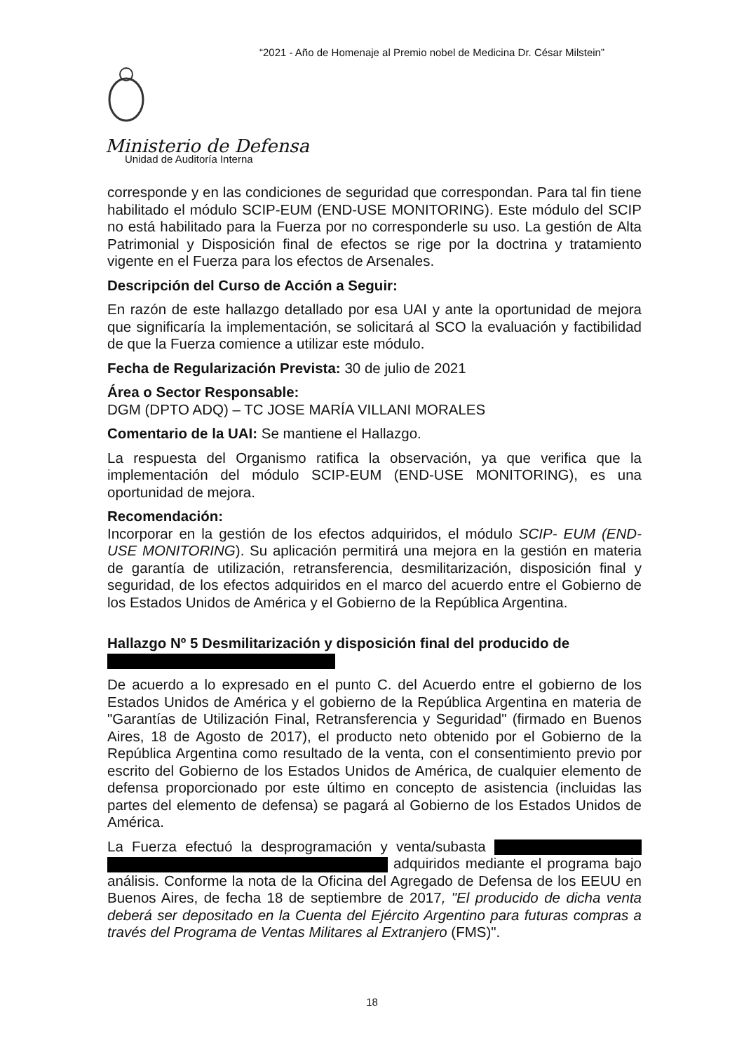“2021 - Año de Homenaje al Premio nobel de Medicina Dr. César Milstein”
Ministerio de Defensa
Unidad de Auditoría Interna
corresponde y en las condiciones de seguridad que correspondan. Para tal fin tiene habilitado el módulo SCIP-EUM (END-USE MONITORING). Este módulo del SCIP no está habilitado para la Fuerza por no corresponderle su uso. La gestión de Alta Patrimonial y Disposición final de efectos se rige por la doctrina y tratamiento vigente en el Fuerza para los efectos de Arsenales.
Descripción del Curso de Acción a Seguir:
En razón de este hallazgo detallado por esa UAI y ante la oportunidad de mejora que significaría la implementación, se solicitará al SCO la evaluación y factibilidad de que la Fuerza comience a utilizar este módulo.
Fecha de Regularización Prevista: 30 de julio de 2021
Área o Sector Responsable:
DGM (DPTO ADQ) – TC JOSE MARÍA VILLANI MORALES
Comentario de la UAI: Se mantiene el Hallazgo.
La respuesta del Organismo ratifica la observación, ya que verifica que la implementación del módulo SCIP-EUM (END-USE MONITORING), es una oportunidad de mejora.
Recomendación:
Incorporar en la gestión de los efectos adquiridos, el módulo SCIP- EUM (END-USE MONITORING). Su aplicación permitirá una mejora en la gestión en materia de garantía de utilización, retransferencia, desmilitarización, disposición final y seguridad, de los efectos adquiridos en el marco del acuerdo entre el Gobierno de los Estados Unidos de América y el Gobierno de la República Argentina.
Hallazgo Nº 5 Desmilitarización y disposición final del producido de
De acuerdo a lo expresado en el punto C. del Acuerdo entre el gobierno de los Estados Unidos de América y el gobierno de la República Argentina en materia de "Garantías de Utilización Final, Retransferencia y Seguridad" (firmado en Buenos Aires, 18 de Agosto de 2017), el producto neto obtenido por el Gobierno de la República Argentina como resultado de la venta, con el consentimiento previo por escrito del Gobierno de los Estados Unidos de América, de cualquier elemento de defensa proporcionado por este último en concepto de asistencia (incluidas las partes del elemento de defensa) se pagará al Gobierno de los Estados Unidos de América.
La Fuerza efectuó la desprogramación y venta/subasta adquiridos mediante el programa bajo análisis. Conforme la nota de la Oficina del Agregado de Defensa de los EEUU en Buenos Aires, de fecha 18 de septiembre de 2017, "El producido de dicha venta deberá ser depositado en la Cuenta del Ejército Argentino para futuras compras a través del Programa de Ventas Militares al Extranjero (FMS)".
18